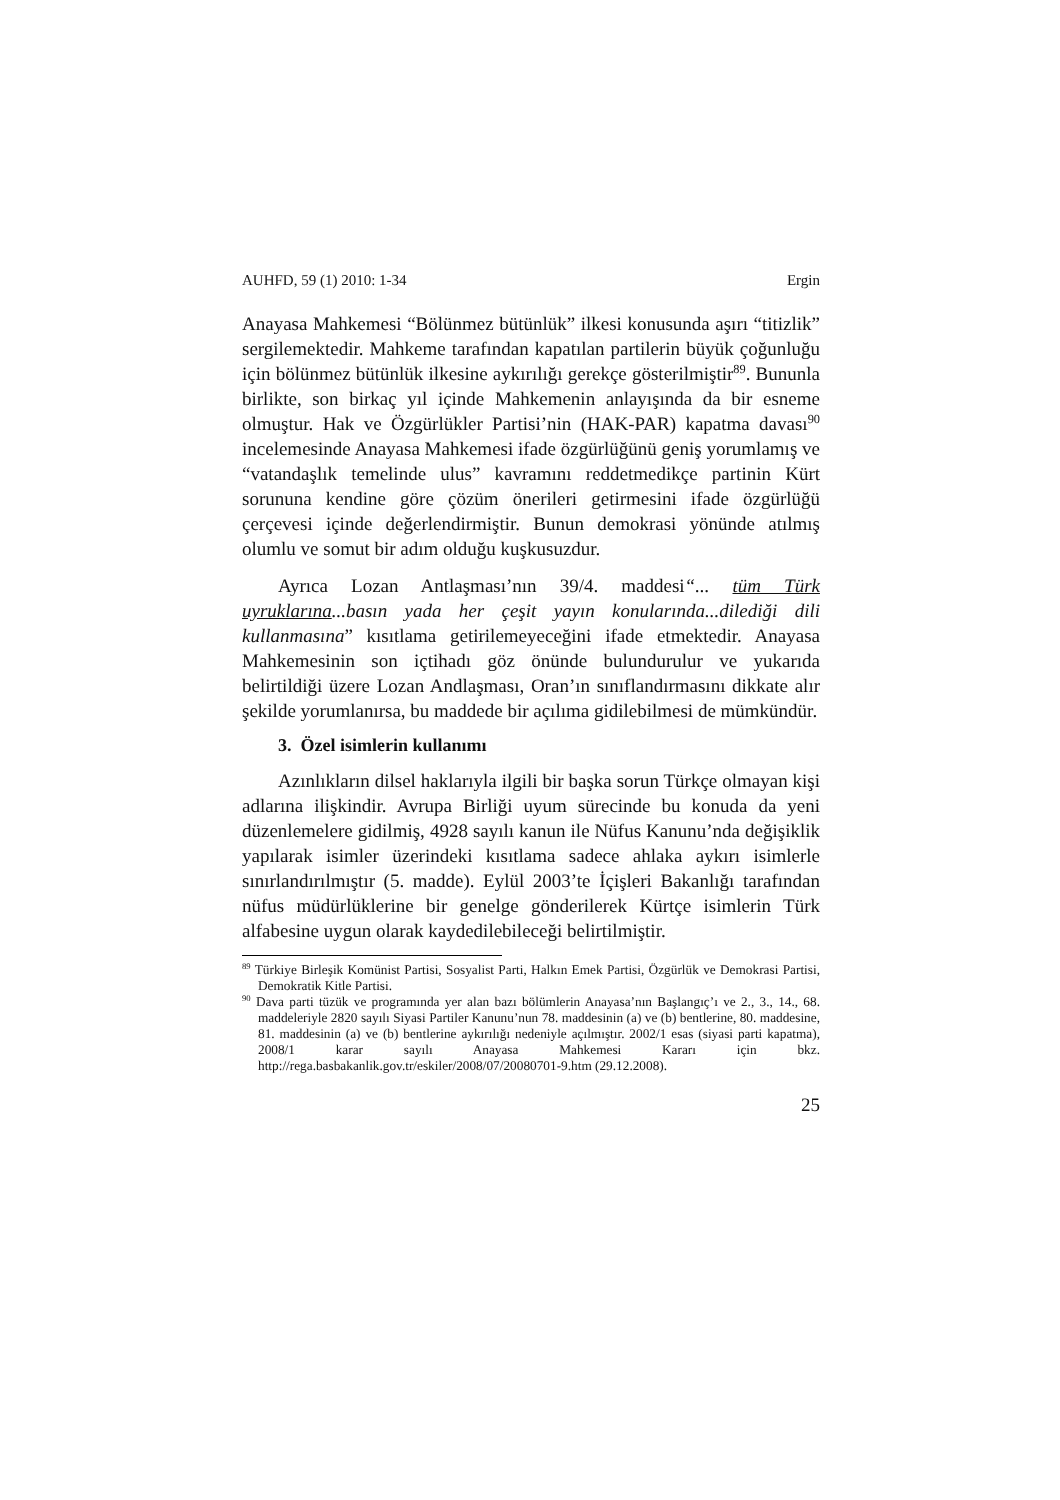AUHFD, 59 (1) 2010: 1-34 Ergin
Anayasa Mahkemesi “Bölünmez bütünlük” ilkesi konusunda aşırı “titizlik” sergilemektedir. Mahkeme tarafından kapatılan partilerin büyük çoğunluğu için bölünmez bütünlük ilkesine aykırılığı gerekçe gösterilmiştir<sup>89</sup>. Bununla birlikte, son birkaç yıl içinde Mahkemenin anlayışında da bir esneme olmuştur. Hak ve Özgürlükler Partisi’nin (HAK-PAR) kapatma davası<sup>90</sup> incelemesinde Anayasa Mahkemesi ifade özgürlüğünü geniş yorumlamış ve “vatandaşlık temelinde ulus” kavramını reddetmedikçe partinin Kürt sorununa kendine göre çözüm önerileri getirmesini ifade özgürlüğü çerçevesi içinde değerlendirmiştir. Bunun demokrasi yönünde atılmış olumlu ve somut bir adım olduğu kuşkusuzdur.
Ayrıca Lozan Antlaşması’nın 39/4. maddesi“... tüm Türk uyruklarına...basın yada her çeşit yayın konularında...dilediği dili kullanmasına” kısıtlama getirilemeyeceğini ifade etmektedir. Anayasa Mahkemesinin son içtihadı göz önünde bulundurulur ve yukarıda belirtildiği üzere Lozan Andlaşması, Oran’ın sınıflandırmasını dikkate alır şekilde yorumlanırsa, bu maddede bir açılıma gidilebilmesi de mümkündür.
3. Özel isimlerin kullanımı
Azınlıkların dilsel haklarıyla ilgili bir başka sorun Türkçe olmayan kişi adlarına ilişkindir. Avrupa Birliği uyum sürecinde bu konuda da yeni düzenlemelere gidilmiş, 4928 sayılı kanun ile Nüfus Kanunu’nda değişiklik yapılarak isimler üzerindeki kısıtlama sadece ahlaka aykırı isimlerle sınırlandırılmıştır (5. madde). Eylül 2003’te İçişleri Bakanlığı tarafından nüfus müdürlüklerine bir genelge gönderilerek Kürtçe isimlerin Türk alfabesine uygun olarak kaydedilebileceği belirtilmiştir.
<sup>89</sup> Türkiye Birleşik Komünist Partisi, Sosyalist Parti, Halkın Emek Partisi, Özgürlük ve Demokrasi Partisi, Demokratik Kitle Partisi.
<sup>90</sup> Dava parti tüzük ve programında yer alan bazı bölümlerin Anayasa’nın Başlangıç’ı ve 2., 3., 14., 68. maddeleriyle 2820 sayılı Siyasi Partiler Kanunu’nun 78. maddesinin (a) ve (b) bentlerine, 80. maddesine, 81. maddesinin (a) ve (b) bentlerine aykırılığı nedeniyle açılmıştır. 2002/1 esas (siyasi parti kapatma), 2008/1 karar sayılı Anayasa Mahkemesi Kararı için bkz. http://rega.basbakanlik.gov.tr/eskiler/2008/07/20080701-9.htm (29.12.2008).
25